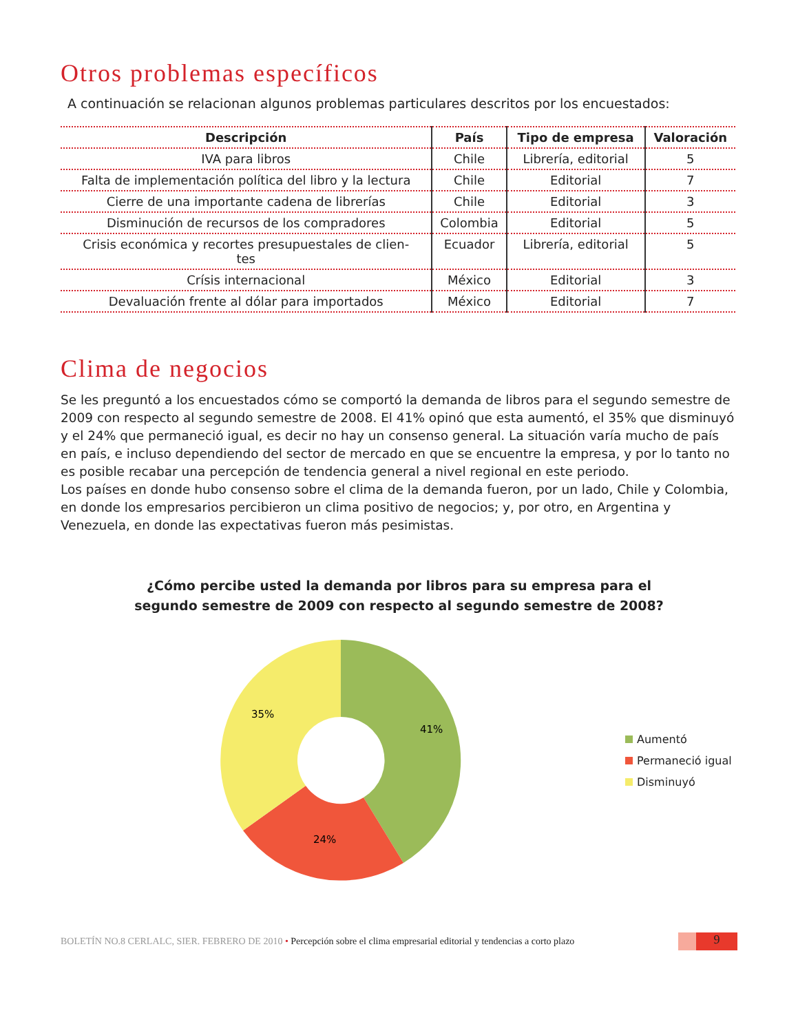Otros problemas específicos
A continuación se relacionan algunos problemas particulares descritos por los encuestados:
| Descripción | País | Tipo de empresa | Valoración |
| --- | --- | --- | --- |
| IVA para libros | Chile | Librería, editorial | 5 |
| Falta de implementación política del libro y la lectura | Chile | Editorial | 7 |
| Cierre de una importante cadena de librerías | Chile | Editorial | 3 |
| Disminución de recursos de los compradores | Colombia | Editorial | 5 |
| Crisis económica y recortes presupuestales de clien- tes | Ecuador | Librería, editorial | 5 |
| Crísis internacional | México | Editorial | 3 |
| Devaluación frente al dólar para importados | México | Editorial | 7 |
Clima de negocios
Se les preguntó a los encuestados cómo se comportó la demanda de libros para el segundo semestre de 2009 con respecto al segundo semestre de 2008. El 41% opinó que esta aumentó, el 35% que disminuyó y el 24% que permaneció igual, es decir no hay un consenso general. La situación varía mucho de país en país, e incluso dependiendo del sector de mercado en que se encuentre la empresa, y por lo tanto no es posible recabar una percepción de tendencia general a nivel regional en este periodo.
Los países en donde hubo consenso sobre el clima de la demanda fueron, por un lado, Chile y Colombia, en donde los empresarios percibieron un clima positivo de negocios; y, por otro, en Argentina y Venezuela, en donde las expectativas fueron más pesimistas.
¿Cómo percibe usted la demanda por libros para su empresa para el
segundo semestre de 2009 con respecto al segundo semestre de 2008?
41%
24%
35%
Aumentó
Permaneció igual
Disminuyó
BOLETÍN NO.8 CERLALC, SIER. FEBRERO DE 2010 • Percepción sobre el clima empresarial editorial y tendencias a corto plazo 9